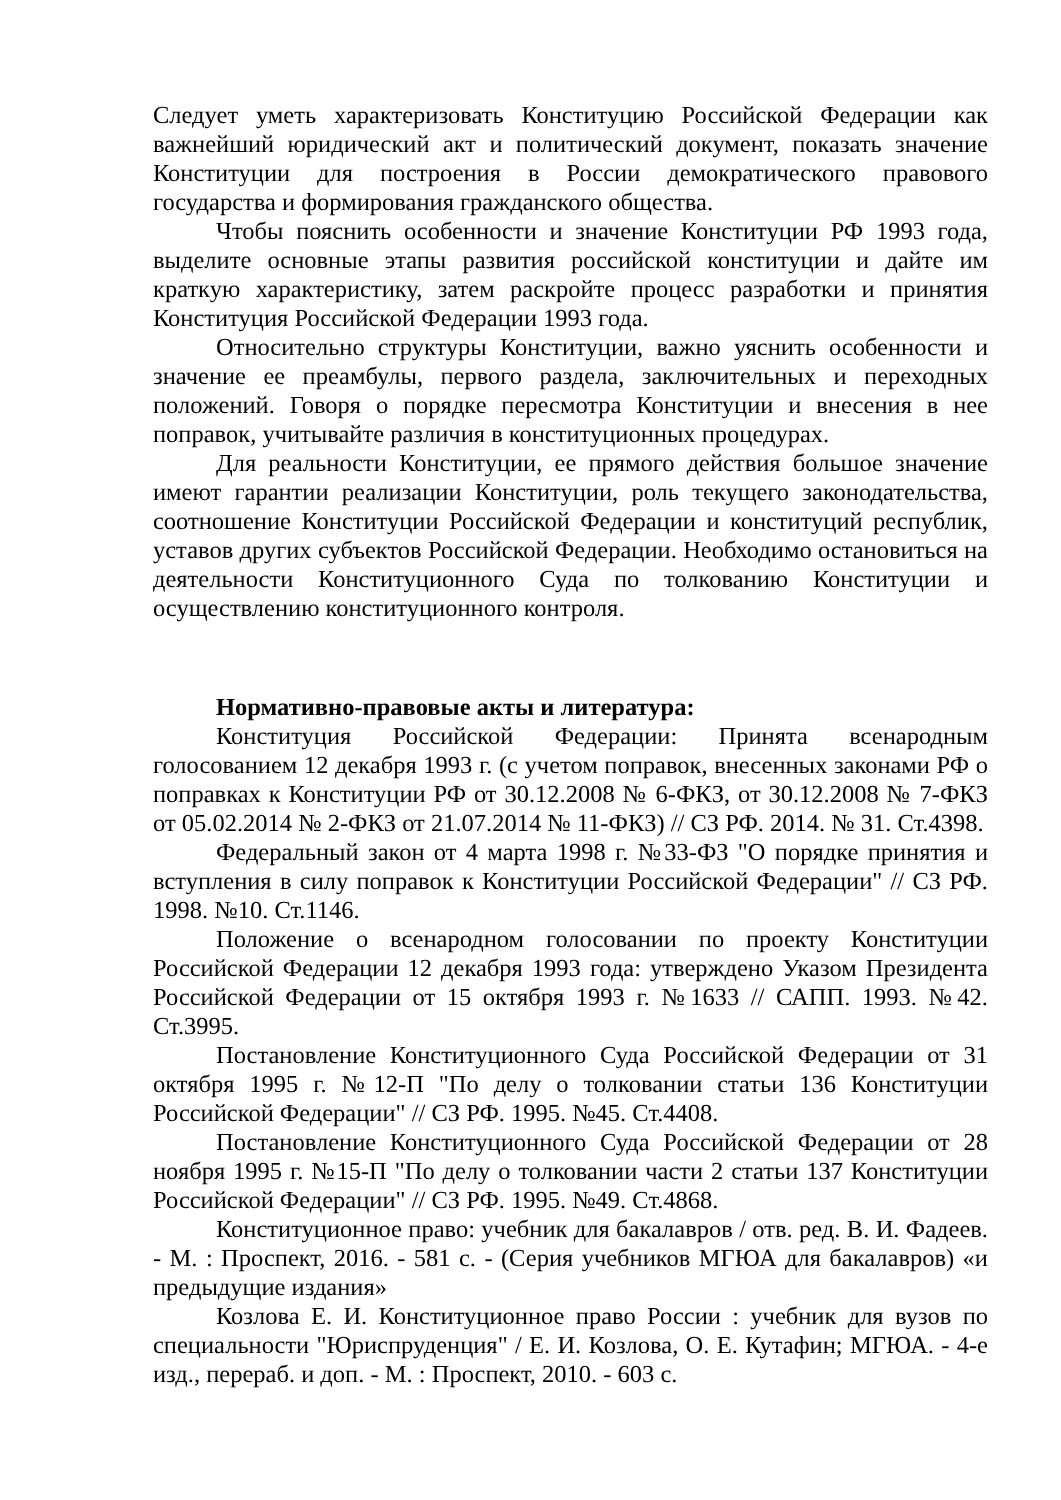Следует уметь характеризовать Конституцию Российской Федерации как важнейший юридический акт и политический документ, показать значение Конституции для построения в России демократического правового государства и формирования гражданского общества.
Чтобы пояснить особенности и значение Конституции РФ 1993 года, выделите основные этапы развития российской конституции и дайте им краткую характеристику, затем раскройте процесс разработки и принятия Конституция Российской Федерации 1993 года.
Относительно структуры Конституции, важно уяснить особенности и значение ее преамбулы, первого раздела, заключительных и переходных положений. Говоря о порядке пересмотра Конституции и внесения в нее поправок, учитывайте различия в конституционных процедурах.
Для реальности Конституции, ее прямого действия большое значение имеют гарантии реализации Конституции, роль текущего законодательства, соотношение Конституции Российской Федерации и конституций республик, уставов других субъектов Российской Федерации. Необходимо остановиться на деятельности Конституционного Суда по толкованию Конституции и осуществлению конституционного контроля.
Нормативно-правовые акты и литература:
Конституция Российской Федерации: Принята всенародным голосованием 12 декабря 1993 г. (с учетом поправок, внесенных законами РФ о поправках к Конституции РФ от 30.12.2008 № 6-ФКЗ, от 30.12.2008 № 7-ФКЗ от 05.02.2014 № 2-ФКЗ от 21.07.2014 № 11-ФКЗ) // СЗ РФ. 2014. № 31. Ст.4398.
Федеральный закон от 4 марта 1998 г. №33-ФЗ "О порядке принятия и вступления в силу поправок к Конституции Российской Федерации" // СЗ РФ. 1998. №10. Ст.1146.
Положение о всенародном голосовании по проекту Конституции Российской Федерации 12 декабря 1993 года: утверждено Указом Президента Российской Федерации от 15 октября 1993 г. №1633 // САПП. 1993. №42. Ст.3995.
Постановление Конституционного Суда Российской Федерации от 31 октября 1995 г. №12-П "По делу о толковании статьи 136 Конституции Российской Федерации" // СЗ РФ. 1995. №45. Ст.4408.
Постановление Конституционного Суда Российской Федерации от 28 ноября 1995 г. №15-П "По делу о толковании части 2 статьи 137 Конституции Российской Федерации" // СЗ РФ. 1995. №49. Ст.4868.
Конституционное право: учебник для бакалавров / отв. ред. В. И. Фадеев. - М. : Проспект, 2016. - 581 с. - (Серия учебников МГЮА для бакалавров) «и предыдущие издания»
Козлова Е. И. Конституционное право России : учебник для вузов по специальности "Юриспруденция" / Е. И. Козлова, О. Е. Кутафин; МГЮА. - 4-е изд., перераб. и доп. - М. : Проспект, 2010. - 603 с.